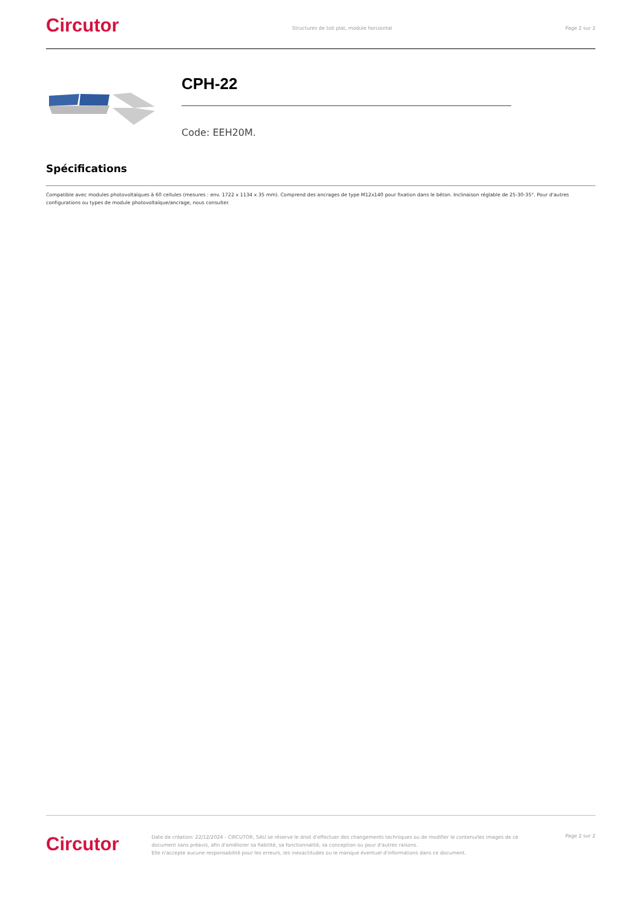Circutor
Structures de toit plat, module horizontal
Page 2 sur 2
CPH-22
Code: EEH20M.
Spécifications
Compatible avec modules photovoltaïques à 60 cellules (mesures : env. 1722 x 1134 x 35 mm). Comprend des ancrages de type M12x140 pour fixation dans le béton. Inclinaison réglable de 25-30-35°. Pour d'autres configurations ou types de module photovoltaïque/ancrage, nous consulter.
Circutor
Date de création: 22/12/2024 - CIRCUTOR, SAU se réserve le droit d'effectuer des changements techniques ou de modifier le contenu/les images de ce document sans préavis, afin d'améliorer sa fiabilité, sa fonctionnalité, sa conception ou pour d'autres raisons.
Elle n'accepte aucune responsabilité pour les erreurs, les inexactitudes ou le manque éventuel d'informations dans ce document.
Page 2 sur 2